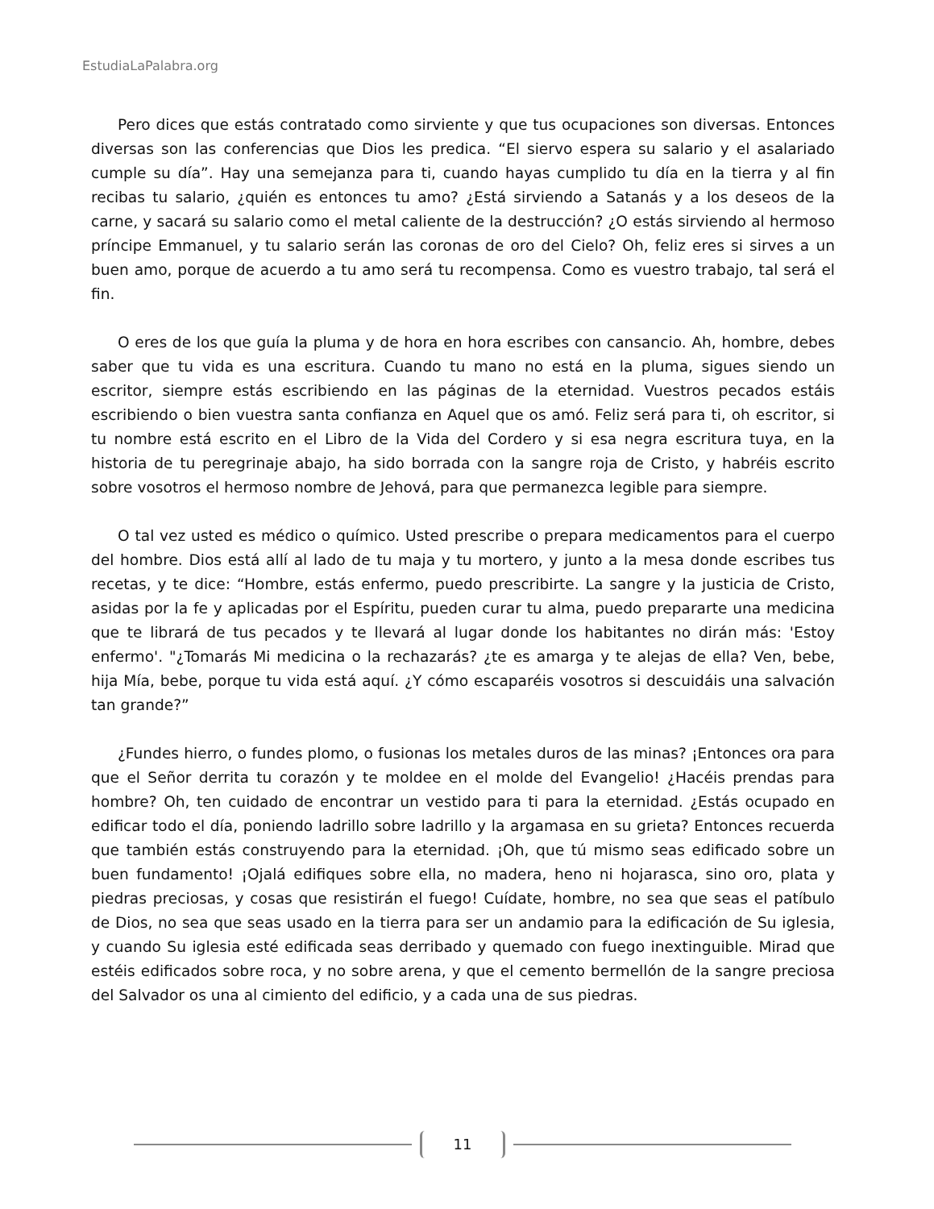EstudiaLaPalabra.org
Pero dices que estás contratado como sirviente y que tus ocupaciones son diversas. Entonces diversas son las conferencias que Dios les predica. “El siervo espera su salario y el asalariado cumple su día”. Hay una semejanza para ti, cuando hayas cumplido tu día en la tierra y al fin recibas tu salario, ¿quién es entonces tu amo? ¿Está sirviendo a Satanás y a los deseos de la carne, y sacará su salario como el metal caliente de la destrucción? ¿O estás sirviendo al hermoso príncipe Emmanuel, y tu salario serán las coronas de oro del Cielo? Oh, feliz eres si sirves a un buen amo, porque de acuerdo a tu amo será tu recompensa. Como es vuestro trabajo, tal será el fin.
O eres de los que guía la pluma y de hora en hora escribes con cansancio. Ah, hombre, debes saber que tu vida es una escritura. Cuando tu mano no está en la pluma, sigues siendo un escritor, siempre estás escribiendo en las páginas de la eternidad. Vuestros pecados estáis escribiendo o bien vuestra santa confianza en Aquel que os amó. Feliz será para ti, oh escritor, si tu nombre está escrito en el Libro de la Vida del Cordero y si esa negra escritura tuya, en la historia de tu peregrinaje abajo, ha sido borrada con la sangre roja de Cristo, y habréis escrito sobre vosotros el hermoso nombre de Jehová, para que permanezca legible para siempre.
O tal vez usted es médico o químico. Usted prescribe o prepara medicamentos para el cuerpo del hombre. Dios está allí al lado de tu maja y tu mortero, y junto a la mesa donde escribes tus recetas, y te dice: “Hombre, estás enfermo, puedo prescribirte. La sangre y la justicia de Cristo, asidas por la fe y aplicadas por el Espíritu, pueden curar tu alma, puedo prepararte una medicina que te librará de tus pecados y te llevará al lugar donde los habitantes no dirán más: 'Estoy enfermo'. "¿Tomarás Mi medicina o la rechazarás? ¿te es amarga y te alejas de ella? Ven, bebe, hija Mía, bebe, porque tu vida está aquí. ¿Y cómo escaparéis vosotros si descuidáis una salvación tan grande?”
¿Fundes hierro, o fundes plomo, o fusionas los metales duros de las minas? ¡Entonces ora para que el Señor derrita tu corazón y te moldee en el molde del Evangelio! ¿Hacéis prendas para hombre? Oh, ten cuidado de encontrar un vestido para ti para la eternidad. ¿Estás ocupado en edificar todo el día, poniendo ladrillo sobre ladrillo y la argamasa en su grieta? Entonces recuerda que también estás construyendo para la eternidad. ¡Oh, que tú mismo seas edificado sobre un buen fundamento! ¡Ojalá edifiques sobre ella, no madera, heno ni hojarasca, sino oro, plata y piedras preciosas, y cosas que resistirán el fuego! Cuídate, hombre, no sea que seas el patíbulo de Dios, no sea que seas usado en la tierra para ser un andamio para la edificación de Su iglesia, y cuando Su iglesia esté edificada seas derribado y quemado con fuego inextinguible. Mirad que estéis edificados sobre roca, y no sobre arena, y que el cemento bermellón de la sangre preciosa del Salvador os una al cimiento del edificio, y a cada una de sus piedras.
11